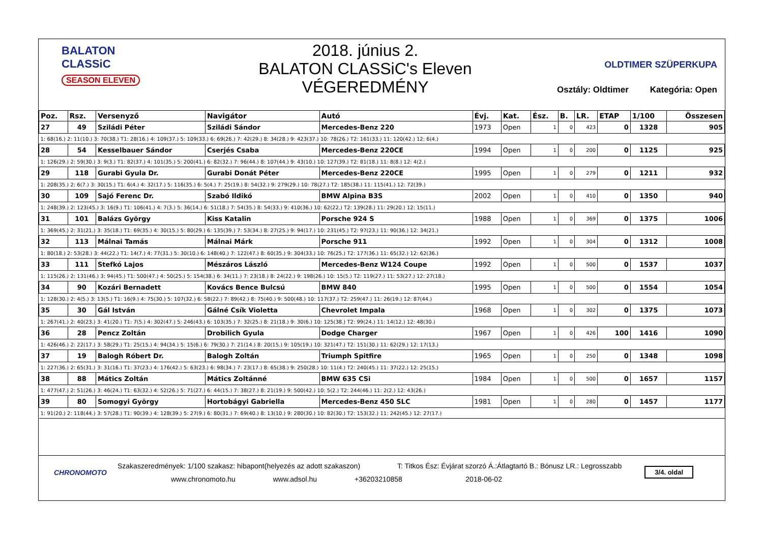BALATON
CLASSiC
SEASON ELEVEN
2018. június 2.
BALATON CLASSiC's Eleven
VÉGEREDMÉNY
OLDTIMER SZÜPERKUPA
Osztály: Oldtimer Kategória: Open
| Poz. | Rsz. | Versenyző | Navigátor | Autó | Évj. | Kat. | Ész. | B. | LR. | ETAP | 1/100 | Összesen |
| --- | --- | --- | --- | --- | --- | --- | --- | --- | --- | --- | --- | --- |
| 27 | 49 | Sziládi Péter | Sziládi Sándor | Mercedes-Benz 220 | 1973 | Open | 1 | 0 | 423 | 0 | 1328 | 905 |
| 1: 68(16.) 2: 11(10.) 3: 70(38.) T1: 28(16.) 4: 109(37.) 5: 109(33.) 6: 69(26.) 7: 42(29.) 8: 34(28.) 9: 423(37.) 10: 78(26.) T2: 161(33.) 11: 120(42.) 12: 6(4.) | | | | | | | | | | | | |
| 28 | 54 | Kesselbauer Sándor | Cserjés Csaba | Mercedes-Benz 220CE | 1994 | Open | 1 | 0 | 200 | 0 | 1125 | 925 |
| 1: 126(29.) 2: 59(30.) 3: 9(3.) T1: 82(37.) 4: 101(35.) 5: 200(41.) 6: 82(32.) 7: 96(44.) 8: 107(44.) 9: 43(10.) 10: 127(39.) T2: 81(18.) 11: 8(8.) 12: 4(2.) | | | | | | | | | | | | |
| 29 | 118 | Gurabi Gyula Dr. | Gurabi Donát Péter | Mercedes-Benz 220CE | 1995 | Open | 1 | 0 | 279 | 0 | 1211 | 932 |
| 1: 208(35.) 2: 6(7.) 3: 30(15.) T1: 6(4.) 4: 32(17.) 5: 116(35.) 6: 5(4.) 7: 25(19.) 8: 54(32.) 9: 279(29.) 10: 78(27.) T2: 185(38.) 11: 115(41.) 12: 72(39.) | | | | | | | | | | | | |
| 30 | 109 | Sajó Ferenc Dr. | Szabó Ildikó | BMW Alpina B3S | 2002 | Open | 1 | 0 | 410 | 0 | 1350 | 940 |
| 1: 248(39.) 2: 123(45.) 3: 16(9.) T1: 106(41.) 4: 7(3.) 5: 36(14.) 6: 51(18.) 7: 54(35.) 8: 54(33.) 9: 410(36.) 10: 62(22.) T2: 139(28.) 11: 29(20.) 12: 15(11.) | | | | | | | | | | | | |
| 31 | 101 | Balázs György | Kiss Katalin | Porsche 924 S | 1988 | Open | 1 | 0 | 369 | 0 | 1375 | 1006 |
| 1: 369(45.) 2: 31(21.) 3: 35(18.) T1: 69(35.) 4: 30(15.) 5: 80(29.) 6: 135(39.) 7: 53(34.) 8: 27(25.) 9: 94(17.) 10: 231(45.) T2: 97(23.) 11: 90(36.) 12: 34(21.) | | | | | | | | | | | | |
| 32 | 113 | Málnai Tamás | Málnai Márk | Porsche 911 | 1992 | Open | 1 | 0 | 304 | 0 | 1312 | 1008 |
| 1: 80(18.) 2: 53(28.) 3: 44(22.) T1: 14(7.) 4: 77(31.) 5: 30(10.) 6: 148(40.) 7: 122(47.) 8: 60(35.) 9: 304(33.) 10: 76(25.) T2: 177(36.) 11: 65(32.) 12: 62(36.) | | | | | | | | | | | | |
| 33 | 111 | Stefkó Lajos | Mészáros László | Mercedes-Benz W124 Coupe | 1992 | Open | 1 | 0 | 500 | 0 | 1537 | 1037 |
| 1: 115(26.) 2: 131(46.) 3: 94(45.) T1: 500(47.) 4: 50(25.) 5: 154(38.) 6: 34(11.) 7: 23(18.) 8: 24(22.) 9: 198(26.) 10: 15(5.) T2: 119(27.) 11: 53(27.) 12: 27(18.) | | | | | | | | | | | | |
| 34 | 90 | Kozári Bernadett | Kovács Bence Bulcsú | BMW 840 | 1995 | Open | 1 | 0 | 500 | 0 | 1554 | 1054 |
| 1: 128(30.) 2: 4(5.) 3: 13(5.) T1: 16(9.) 4: 75(30.) 5: 107(32.) 6: 58(22.) 7: 89(42.) 8: 75(40.) 9: 500(48.) 10: 117(37.) T2: 259(47.) 11: 26(19.) 12: 87(44.) | | | | | | | | | | | | |
| 35 | 30 | Gál István | Gálné Csík Violetta | Chevrolet Impala | 1968 | Open | 1 | 0 | 302 | 0 | 1375 | 1073 |
| 1: 267(41.) 2: 40(23.) 3: 41(20.) T1: 7(5.) 4: 302(47.) 5: 246(43.) 6: 103(35.) 7: 32(25.) 8: 21(18.) 9: 30(6.) 10: 125(38.) T2: 99(24.) 11: 14(12.) 12: 48(30.) | | | | | | | | | | | | |
| 36 | 28 | Pencz Zoltán | Drobilich Gyula | Dodge Charger | 1967 | Open | 1 | 0 | 426 | 100 | 1416 | 1090 |
| 1: 426(46.) 2: 22(17.) 3: 58(29.) T1: 25(15.) 4: 94(34.) 5: 15(6.) 6: 79(30.) 7: 21(14.) 8: 20(15.) 9: 105(19.) 10: 321(47.) T2: 151(30.) 11: 62(29.) 12: 17(13.) | | | | | | | | | | | | |
| 37 | 19 | Balogh Róbert Dr. | Balogh Zoltán | Triumph Spitfire | 1965 | Open | 1 | 0 | 250 | 0 | 1348 | 1098 |
| 1: 227(36.) 2: 65(31.) 3: 31(16.) T1: 37(23.) 4: 176(42.) 5: 63(23.) 6: 98(34.) 7: 23(17.) 8: 65(38.) 9: 250(28.) 10: 11(4.) T2: 240(45.) 11: 37(22.) 12: 25(15.) | | | | | | | | | | | | |
| 38 | 88 | Mátics Zoltán | Mátics Zoltánné | BMW 635 CSi | 1984 | Open | 1 | 0 | 500 | 0 | 1657 | 1157 |
| 1: 477(47.) 2: 51(26.) 3: 46(24.) T1: 63(32.) 4: 52(26.) 5: 71(27.) 6: 44(15.) 7: 38(27.) 8: 21(19.) 9: 500(42.) 10: 5(2.) T2: 244(46.) 11: 2(2.) 12: 43(26.) | | | | | | | | | | | | |
| 39 | 80 | Somogyi György | Hortobágyi Gabriella | Mercedes-Benz 450 SLC | 1981 | Open | 1 | 0 | 280 | 0 | 1457 | 1177 |
| 1: 91(20.) 2: 118(44.) 3: 57(28.) T1: 90(39.) 4: 128(39.) 5: 27(9.) 6: 80(31.) 7: 69(40.) 8: 13(10.) 9: 280(30.) 10: 82(30.) T2: 153(32.) 11: 242(45.) 12: 27(17.) | | | | | | | | | | | | |
CHRONOMOTO
Szakaszeredmények: 1/100 szakasz: hibapont(helyezés az adott szakaszon) T: Titkos Ész: Évjárat szorzó Á.:Átlagtartó B.: Bónusz LR.: Legrosszabb
www.chronomoto.hu www.adsol.hu +36203210858 2018-06-02
3/4. oldal